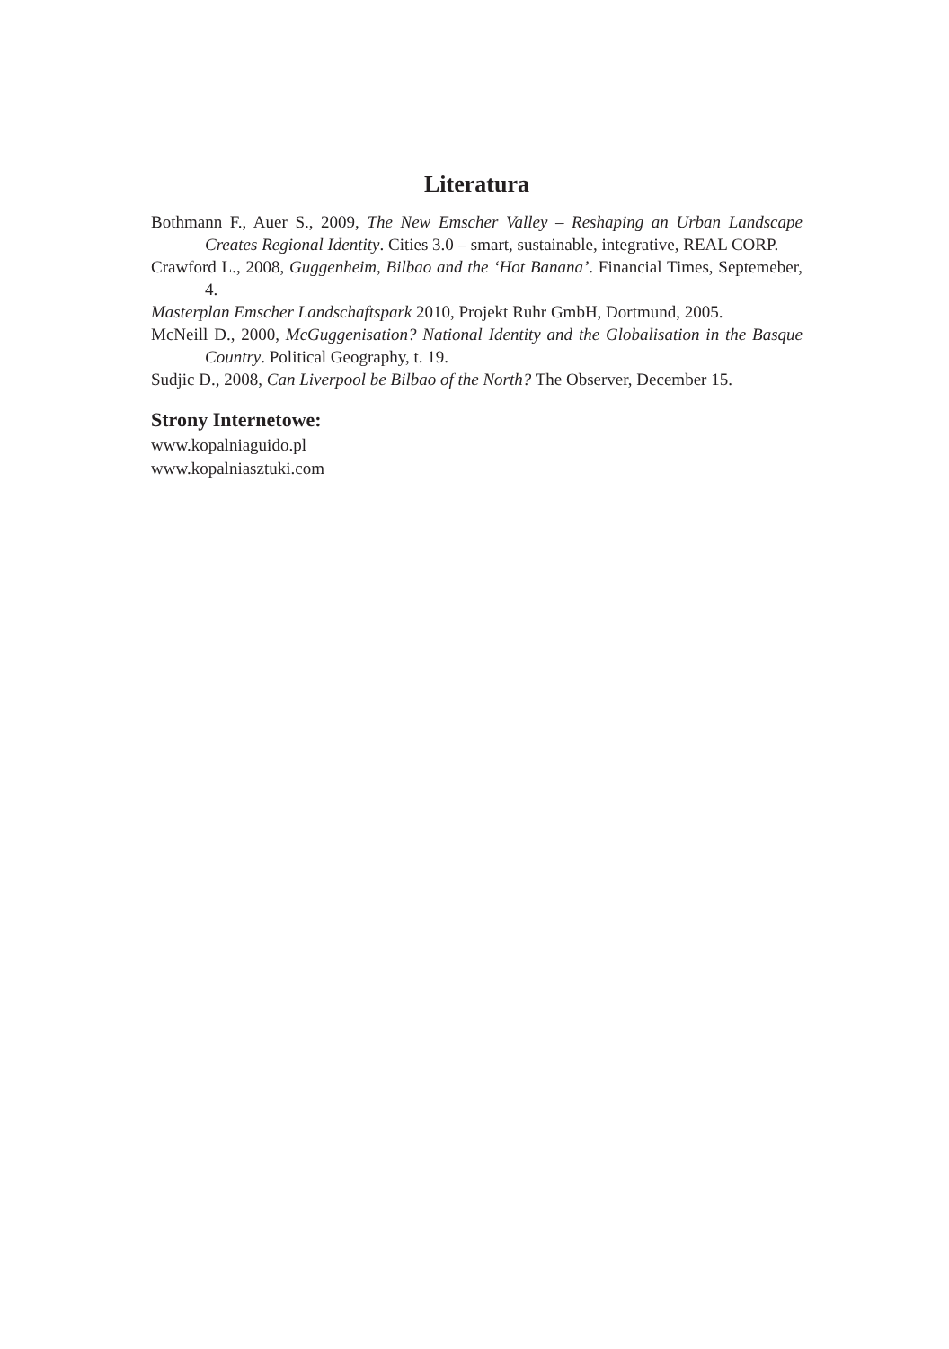Literatura
Bothmann F., Auer S., 2009, The New Emscher Valley – Reshaping an Urban Landscape Creates Regional Identity. Cities 3.0 – smart, sustainable, integrative, REAL CORP.
Crawford L., 2008, Guggenheim, Bilbao and the ‘Hot Banana’. Financial Times, Septemeber, 4.
Masterplan Emscher Landschaftspark 2010, Projekt Ruhr GmbH, Dortmund, 2005.
McNeill D., 2000, McGuggenisation? National Identity and the Globalisation in the Basque Country. Political Geography, t. 19.
Sudjic D., 2008, Can Liverpool be Bilbao of the North? The Observer, December 15.
Strony Internetowe:
www.kopalniaguido.pl
www.kopalniasztuki.com